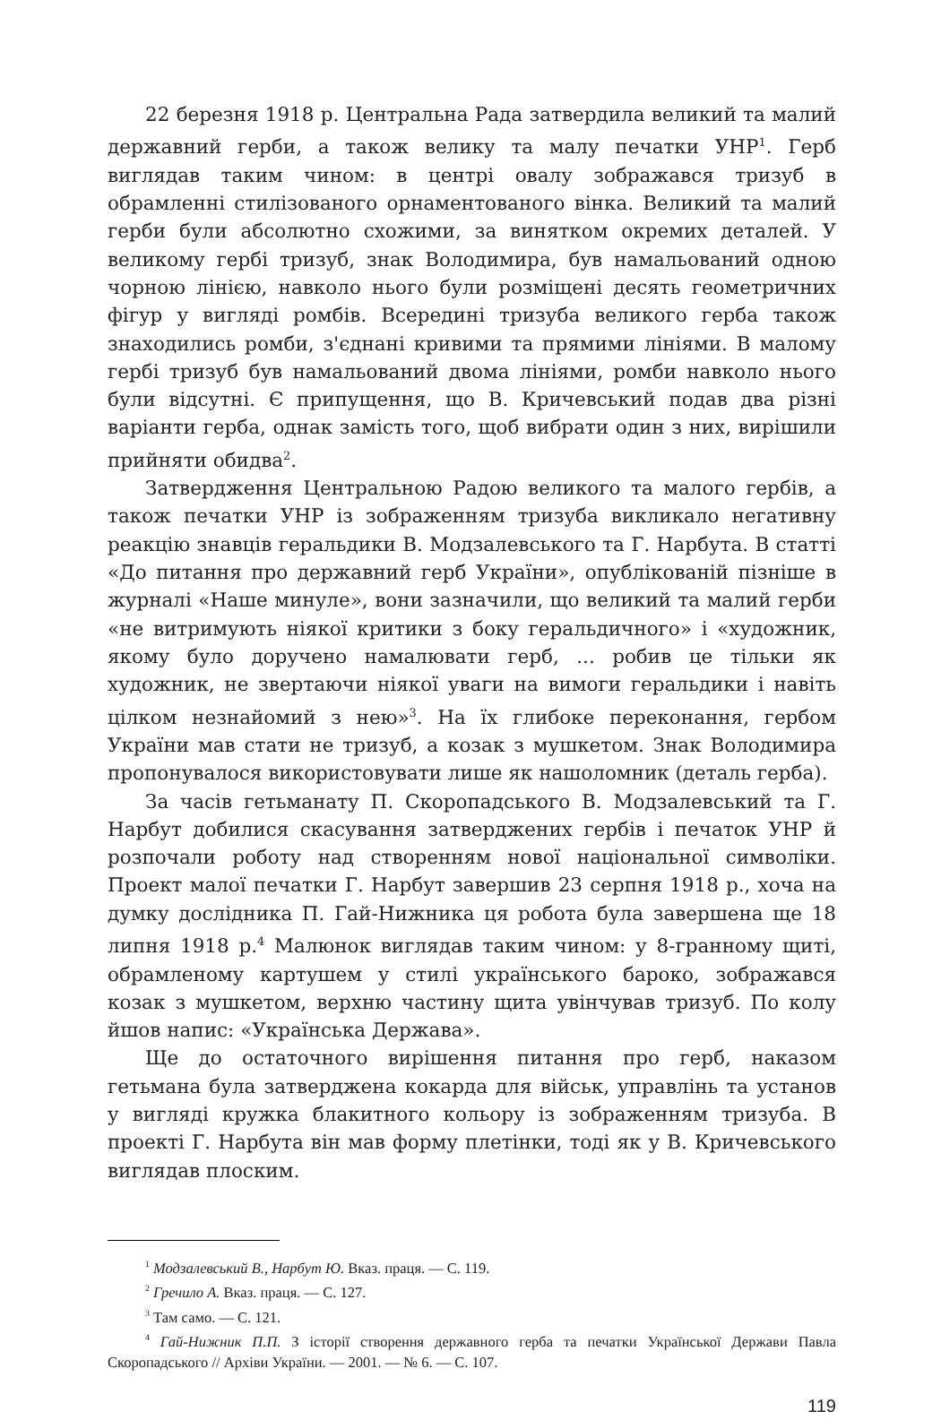22 березня 1918 р. Центральна Рада затвердила великий та малий державний герби, а також велику та малу печатки УНР<sup>1</sup>. Герб виглядав таким чином: в центрі овалу зображався тризуб в обрамленні стилізованого орнаментованого вінка. Великий та малий герби були абсолютно схожими, за винятком окремих деталей. У великому гербі тризуб, знак Володимира, був намальований одною чорною лінією, навколо нього були розміщені десять геометричних фігур у вигляді ромбів. Всередині тризуба великого герба також знаходились ромби, з'єднані кривими та прямими лініями. В малому гербі тризуб був намальований двома лініями, ромби навколо нього були відсутні. Є припущення, що В. Кричевський подав два різні варіанти герба, однак замість того, щоб вибрати один з них, вирішили прийняти обидва<sup>2</sup>.
Затвердження Центральною Радою великого та малого гербів, а також печатки УНР із зображенням тризуба викликало негативну реакцію знавців геральдики В. Модзалевського та Г. Нарбута. В статті «До питання про державний герб України», опублікованій пізніше в журналі «Наше минуле», вони зазначили, що великий та малий герби «не витримують ніякої критики з боку геральдичного» і «художник, якому було доручено намалювати герб, ... робив це тільки як художник, не звертаючи ніякої уваги на вимоги геральдики і навіть цілком незнайомий з нею»<sup>3</sup>. На їх глибоке переконання, гербом України мав стати не тризуб, а козак з мушкетом. Знак Володимира пропонувалося використовувати лише як нашоломник (деталь герба).
За часів гетьманату П. Скоропадського В. Модзалевський та Г. Нарбут добилися скасування затверджених гербів і печаток УНР й розпочали роботу над створенням нової національної символіки. Проект малої печатки Г. Нарбут завершив 23 серпня 1918 р., хоча на думку дослідника П. Гай-Нижника ця робота була завершена ще 18 липня 1918 р.<sup>4</sup> Малюнок виглядав таким чином: у 8-гранному щиті, обрамленому картушем у стилі українського бароко, зображався козак з мушкетом, верхню частину щита увінчував тризуб. По колу йшов напис: «Українська Держава».
Ще до остаточного вирішення питання про герб, наказом гетьмана була затверджена кокарда для військ, управлінь та установ у вигляді кружка блакитного кольору із зображенням тризуба. В проекті Г. Нарбута він мав форму плетінки, тоді як у В. Кричевського виглядав плоским.
<sup>1</sup> Модзалевський В., Нарбут Ю. Вказ. праця. — С. 119.
<sup>2</sup> Гречило А. Вказ. праця. — С. 127.
<sup>3</sup> Там само. — С. 121.
<sup>4</sup> Гай-Нижник П.П. З історії створення державного герба та печатки Української Держави Павла Скоропадського // Архіви України. — 2001. — № 6. — С. 107.
119